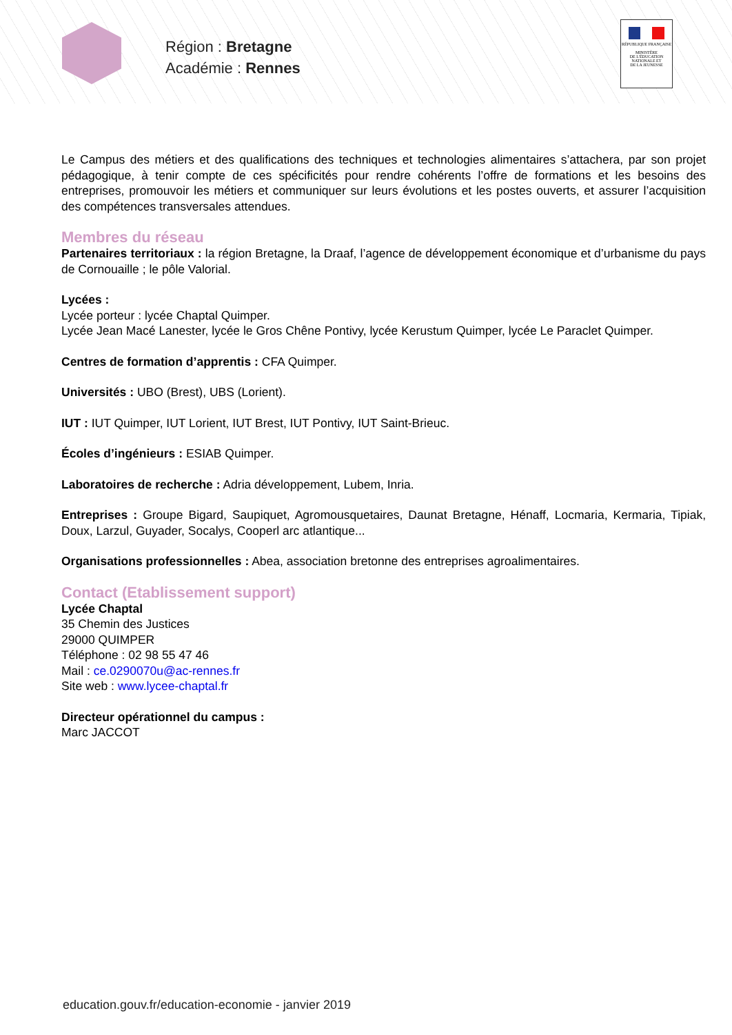Région : Bretagne
Académie : Rennes
RÉPUBLIQUE FRANÇAISE
MINISTÈRE
DE L'ÉDUCATION
NATIONALE ET
DE LA JEUNESSE
Le Campus des métiers et des qualifications des techniques et technologies alimentaires s’attachera, par son projet pédagogique, à tenir compte de ces spécificités pour rendre cohérents l’offre de formations et les besoins des entreprises, promouvoir les métiers et communiquer sur leurs évolutions et les postes ouverts, et assurer l’acquisition des compétences transversales attendues.
Membres du réseau
Partenaires territoriaux : la région Bretagne, la Draaf, l’agence de développement économique et d’urbanisme du pays de Cornouaille ; le pôle Valorial.
Lycées :
Lycée porteur : lycée Chaptal Quimper.
Lycée Jean Macé Lanester, lycée le Gros Chêne Pontivy, lycée Kerustum Quimper, lycée Le Paraclet Quimper.
Centres de formation d’apprentis : CFA Quimper.
Universités : UBO (Brest), UBS (Lorient).
IUT : IUT Quimper, IUT Lorient, IUT Brest, IUT Pontivy, IUT Saint-Brieuc.
Écoles d’ingénieurs : ESIAB Quimper.
Laboratoires de recherche : Adria développement, Lubem, Inria.
Entreprises : Groupe Bigard, Saupiquet, Agromousquetaires, Daunat Bretagne, Hénaff, Locmaria, Kermaria, Tipiak, Doux, Larzul, Guyader, Socalys, Cooperl arc atlantique...
Organisations professionnelles : Abea, association bretonne des entreprises agroalimentaires.
Contact (Etablissement support)
Lycée Chaptal
35 Chemin des Justices
29000 QUIMPER
Téléphone : 02 98 55 47 46
Mail : ce.0290070u@ac-rennes.fr
Site web : www.lycee-chaptal.fr
Directeur opérationnel du campus :
Marc JACCOT
education.gouv.fr/education-economie - janvier 2019